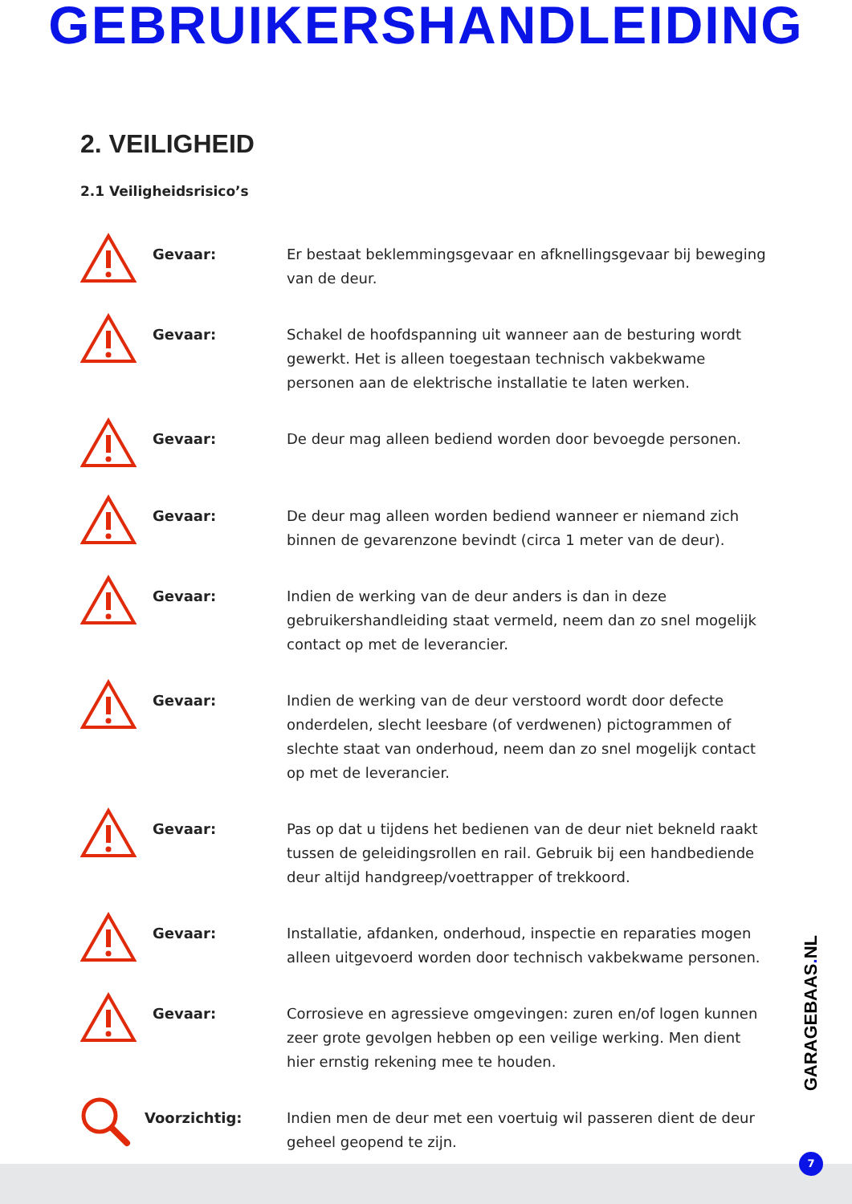GEBRUIKERSHANDLEIDING
2. VEILIGHEID
2.1 Veiligheidsrisico’s
Gevaar:
Er bestaat beklemmingsgevaar en afknellingsgevaar bij beweging van de deur.
Gevaar:
Schakel de hoofdspanning uit wanneer aan de besturing wordt gewerkt. Het is alleen toegestaan technisch vakbekwame personen aan de elektrische installatie te laten werken.
Gevaar:
De deur mag alleen bediend worden door bevoegde personen.
Gevaar:
De deur mag alleen worden bediend wanneer er niemand zich binnen de gevarenzone bevindt (circa 1 meter van de deur).
Gevaar:
Indien de werking van de deur anders is dan in deze gebruikershandleiding staat vermeld, neem dan zo snel mogelijk contact op met de leverancier.
Gevaar:
Indien de werking van de deur verstoord wordt door defecte onderdelen, slecht leesbare (of verdwenen) pictogrammen of slechte staat van onderhoud, neem dan zo snel mogelijk contact op met de leverancier.
Gevaar:
Pas op dat u tijdens het bedienen van de deur niet bekneld raakt tussen de geleidingsrollen en rail. Gebruik bij een handbediende deur altijd handgreep/voettrapper of trekkoord.
Gevaar:
Installatie, afdanken, onderhoud, inspectie en reparaties mogen alleen uitgevoerd worden door technisch vakbekwame personen.
Gevaar:
Corrosieve en agressieve omgevingen: zuren en/of logen kunnen zeer grote gevolgen hebben op een veilige werking. Men dient hier ernstig rekening mee te houden.
Voorzichtig:
Indien men de deur met een voertuig wil passeren dient de deur geheel geopend te zijn.
GARAGEBAAS. NL
7